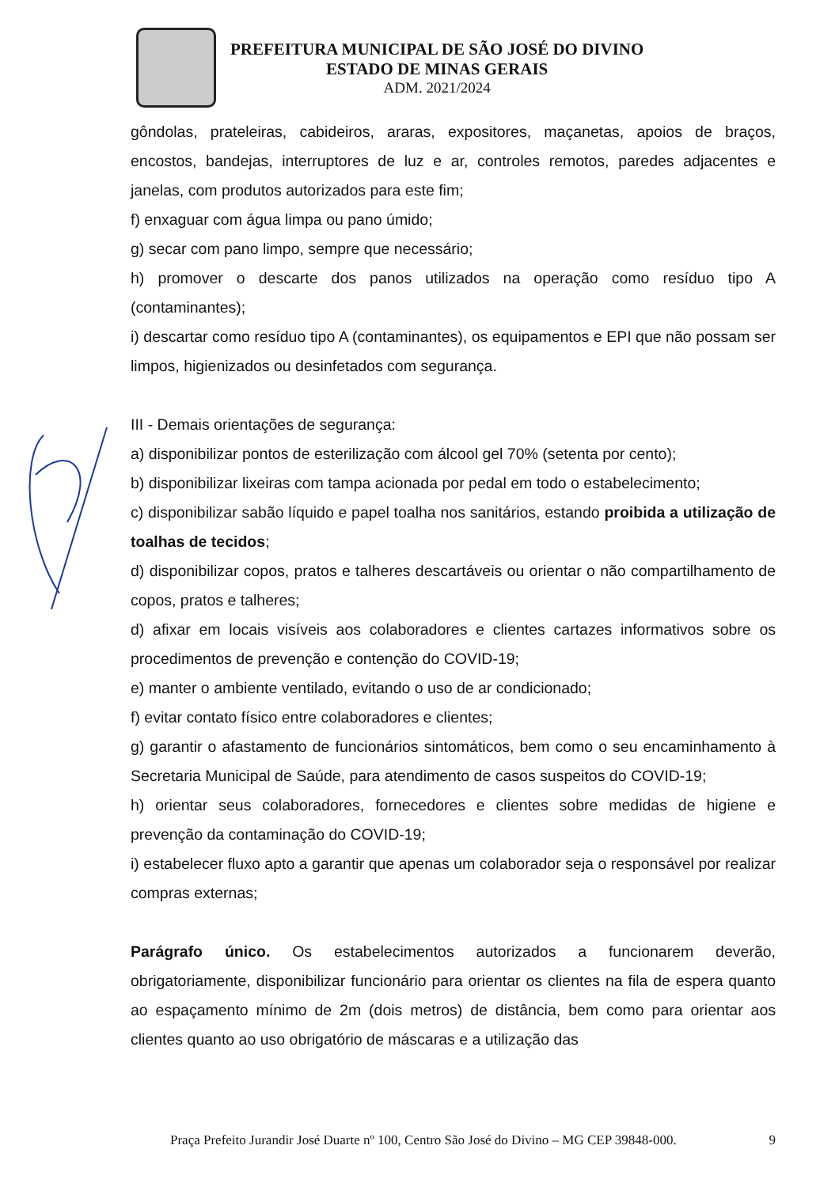PREFEITURA MUNICIPAL DE SÃO JOSÉ DO DIVINO
ESTADO DE MINAS GERAIS
ADM. 2021/2024
gôndolas, prateleiras, cabideiros, araras, expositores, maçanetas, apoios de braços, encostos, bandejas, interruptores de luz e ar, controles remotos, paredes adjacentes e janelas, com produtos autorizados para este fim;
f) enxaguar com água limpa ou pano úmido;
g) secar com pano limpo, sempre que necessário;
h) promover o descarte dos panos utilizados na operação como resíduo tipo A (contaminantes);
i) descartar como resíduo tipo A (contaminantes), os equipamentos e EPI que não possam ser limpos, higienizados ou desinfetados com segurança.
III - Demais orientações de segurança:
a) disponibilizar pontos de esterilização com álcool gel 70% (setenta por cento);
b) disponibilizar lixeiras com tampa acionada por pedal em todo o estabelecimento;
c) disponibilizar sabão líquido e papel toalha nos sanitários, estando proibida a utilização de toalhas de tecidos;
d) disponibilizar copos, pratos e talheres descartáveis ou orientar o não compartilhamento de copos, pratos e talheres;
d) afixar em locais visíveis aos colaboradores e clientes cartazes informativos sobre os procedimentos de prevenção e contenção do COVID-19;
e) manter o ambiente ventilado, evitando o uso de ar condicionado;
f) evitar contato físico entre colaboradores e clientes;
g) garantir o afastamento de funcionários sintomáticos, bem como o seu encaminhamento à Secretaria Municipal de Saúde, para atendimento de casos suspeitos do COVID-19;
h) orientar seus colaboradores, fornecedores e clientes sobre medidas de higiene e prevenção da contaminação do COVID-19;
i) estabelecer fluxo apto a garantir que apenas um colaborador seja o responsável por realizar compras externas;
Parágrafo único. Os estabelecimentos autorizados a funcionarem deverão, obrigatoriamente, disponibilizar funcionário para orientar os clientes na fila de espera quanto ao espaçamento mínimo de 2m (dois metros) de distância, bem como para orientar aos clientes quanto ao uso obrigatório de máscaras e a utilização das
Praça Prefeito Jurandir José Duarte nº 100, Centro São José do Divino – MG CEP 39848-000. 9